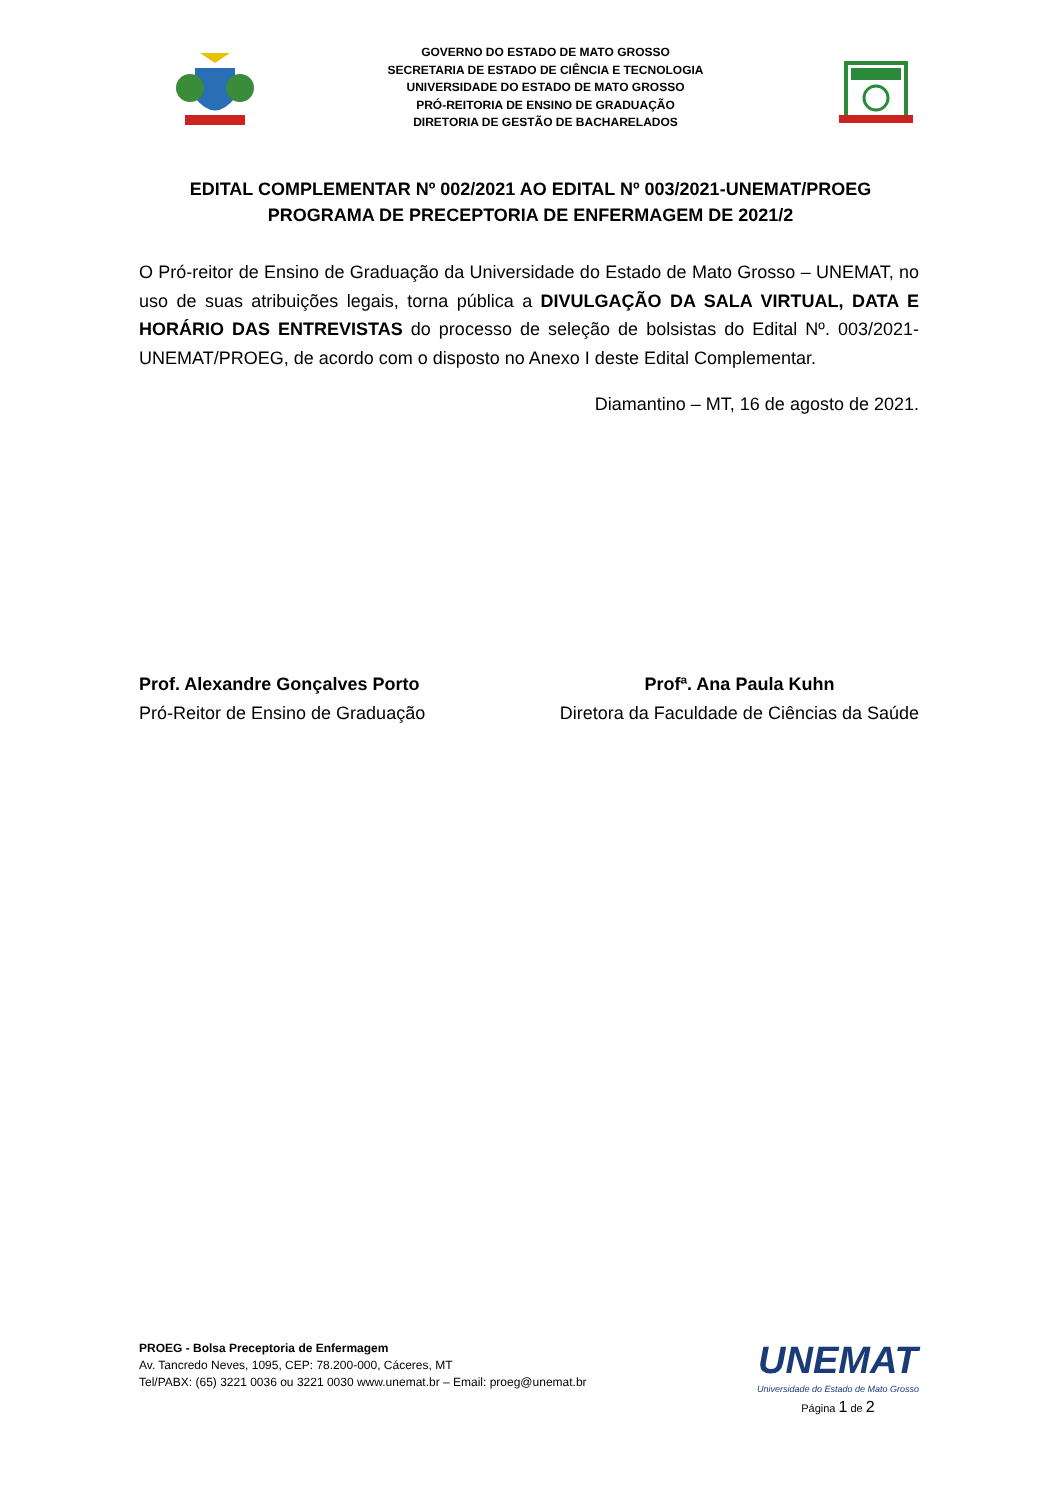GOVERNO DO ESTADO DE MATO GROSSO
SECRETARIA DE ESTADO DE CIÊNCIA E TECNOLOGIA
UNIVERSIDADE DO ESTADO DE MATO GROSSO
PRÓ-REITORIA DE ENSINO DE GRADUAÇÃO
DIRETORIA DE GESTÃO DE BACHARELADOS
EDITAL COMPLEMENTAR Nº 002/2021 AO EDITAL Nº 003/2021-UNEMAT/PROEG
PROGRAMA DE PRECEPTORIA DE ENFERMAGEM DE 2021/2
O Pró-reitor de Ensino de Graduação da Universidade do Estado de Mato Grosso – UNEMAT, no uso de suas atribuições legais, torna pública a DIVULGAÇÃO DA SALA VIRTUAL, DATA E HORÁRIO DAS ENTREVISTAS do processo de seleção de bolsistas do Edital Nº. 003/2021- UNEMAT/PROEG, de acordo com o disposto no Anexo I deste Edital Complementar.
Diamantino – MT, 16 de agosto de 2021.
Prof. Alexandre Gonçalves Porto
Pró-Reitor de Ensino de Graduação
Profª. Ana Paula Kuhn
Diretora da Faculdade de Ciências da Saúde
PROEG - Bolsa Preceptoria de Enfermagem
Av. Tancredo Neves, 1095, CEP: 78.200-000, Cáceres, MT
Tel/PABX: (65) 3221 0036 ou 3221 0030 www.unemat.br – Email: proeg@unemat.br
UNEMAT
Universidade do Estado de Mato Grosso
Página 1 de 2